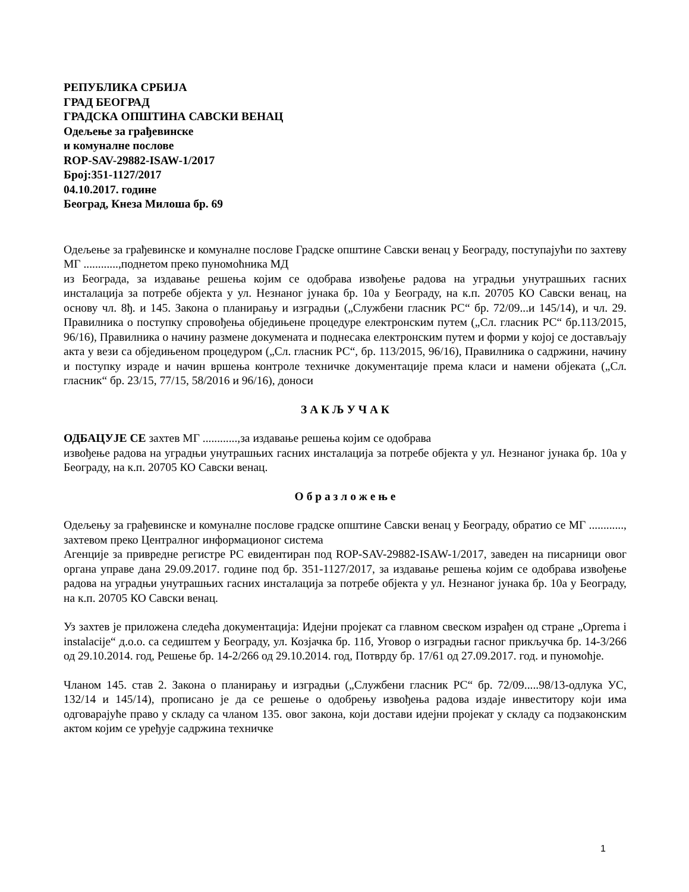РЕПУБЛИКА СРБИЈА
ГРАД БЕОГРАД
ГРАДСКА ОПШТИНА САВСКИ ВЕНАЦ
Одељење за грађевинске
и комуналне послове
ROP-SAV-29882-ISAW-1/2017
Број:351-1127/2017
04.10.2017. године
Београд, Кнеза Милоша бр. 69
Одељење за грађевинске и комуналне послове Градске општине Савски венац у Београду, поступајући по захтеву МГ ............,поднетом преко пуномоћника МД
из Београда, за издавање решења којим се одобрава извођење радова на уградњи унутрашњих гасних инсталација за потребе објекта у ул. Незнаног јунака бр. 10а у Београду, на к.п. 20705 КО Савски венац, на основу чл. 8ђ. и 145. Закона о планирању и изградњи („Службени гласник РС“ бр. 72/09...и 145/14), и чл. 29. Правилника о поступку спровођења обједињене процедуре електронским путем („Сл. гласник РС“ бр.113/2015, 96/16), Правилника о начину размене докумената и поднесака електронским путем и форми у којој се достављају акта у вези са обједињеном процедуром („Сл. гласник РС“, бр. 113/2015, 96/16), Правилника о садржини, начину и поступку израде и начин вршења контроле техничке документације према класи и намени објеката („Сл. гласник“ бр. 23/15, 77/15, 58/2016 и 96/16), доноси
З А К Љ У Ч А К
ОДБАЦУЈЕ СЕ захтев МГ ............,за издавање решења којим се одобрава
извођење радова на уградњи унутрашњих гасних инсталација за потребе објекта у ул. Незнаног јунака бр. 10а у Београду, на к.п. 20705 КО Савски венац.
О б р а з л о ж е њ е
Одељењу за грађевинске и комуналне послове градске општине Савски венац у Београду, обратио се МГ ............, захтевом преко Централног информационог система
Агенције за привредне регистре РС евидентиран под ROP-SAV-29882-ISAW-1/2017, заведен на писарници овог органа управе дана 29.09.2017. године под бр. 351-1127/2017, за издавање решења којим се одобрава извођење радова на уградњи унутрашњих гасних инсталација за потребе објекта у ул. Незнаног јунака бр. 10а у Београду, на к.п. 20705 КО Савски венац.
Уз захтев је приложена следећа документација: Идејни пројекат са главном свеском израђен од стране „Oprema i instalacije“ д.о.о. са седиштем у Београду, ул. Козјачка бр. 11б, Уговор о изградњи гасног прикључка бр. 14-3/266 од 29.10.2014. год, Решење бр. 14-2/266 од 29.10.2014. год, Потврду бр. 17/61 од 27.09.2017. год. и пуномоћје.
Чланом 145. став 2. Закона о планирању и изградњи („Службени гласник РС“ бр. 72/09.....98/13-одлука УС, 132/14 и 145/14), прописано је да се решење о одобрењу извођења радова издаје инвеститору који има одговарајуће право у складу са чланом 135. овог закона, који достави идејни пројекат у складу са подзаконским актом којим се уређује садржина техничке
1